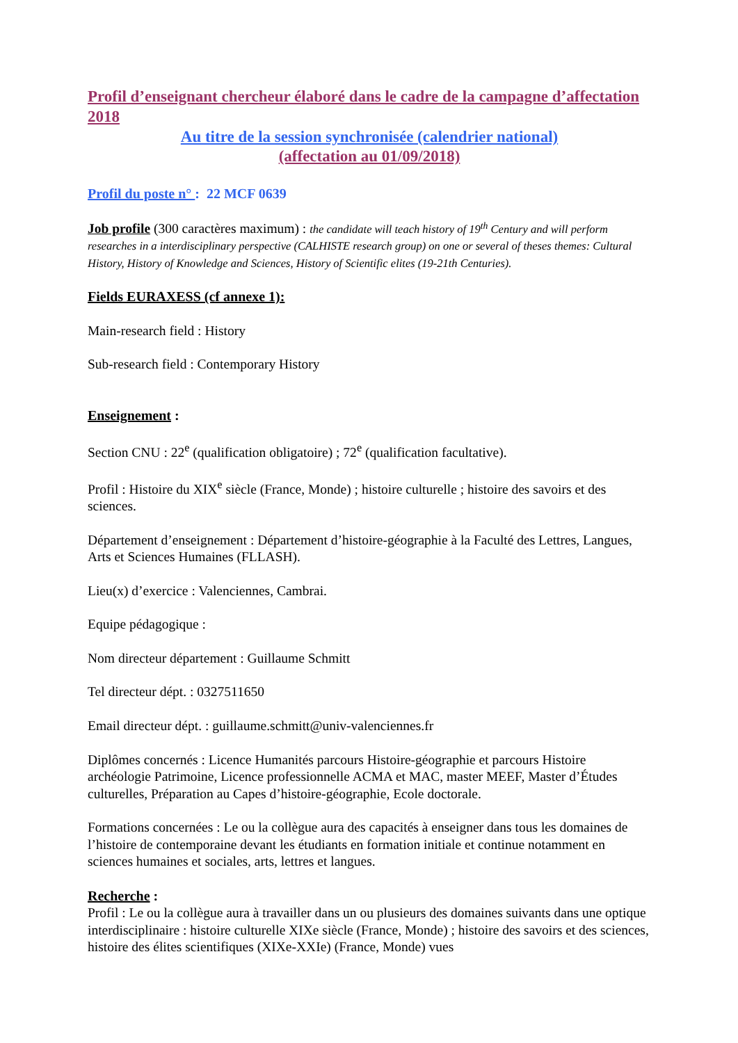Profil d’enseignant chercheur élaboré dans le cadre de la campagne d’affectation 2018
Au titre de la session synchronisée (calendrier national)
(affectation au 01/09/2018)
Profil du poste n° : 22 MCF 0639
Job profile (300 caractères maximum) : the candidate will teach history of 19<sup>th</sup> Century and will perform researches in a interdisciplinary perspective (CALHISTE research group) on one or several of theses themes: Cultural History, History of Knowledge and Sciences, History of Scientific elites (19-21th Centuries).
Fields EURAXESS (cf annexe 1):
Main-research field : History
Sub-research field : Contemporary History
Enseignement :
Section CNU : 22<sup>e</sup> (qualification obligatoire) ; 72<sup>e</sup> (qualification facultative).
Profil : Histoire du XIX<sup>e</sup> siècle (France, Monde) ; histoire culturelle ; histoire des savoirs et des sciences.
Département d’enseignement : Département d’histoire-géographie à la Faculté des Lettres, Langues, Arts et Sciences Humaines (FLLASH).
Lieu(x) d’exercice : Valenciennes, Cambrai.
Equipe pédagogique :
Nom directeur département : Guillaume Schmitt
Tel directeur dépt. : 0327511650
Email directeur dépt. : guillaume.schmitt@univ-valenciennes.fr
Diplômes concernés : Licence Humanités parcours Histoire-géographie et parcours Histoire archéologie Patrimoine, Licence professionnelle ACMA et MAC, master MEEF, Master d’Études culturelles, Préparation au Capes d’histoire-géographie, Ecole doctorale.
Formations concernées : Le ou la collègue aura des capacités à enseigner dans tous les domaines de l’histoire de contemporaine devant les étudiants en formation initiale et continue notamment en sciences humaines et sociales, arts, lettres et langues.
Recherche :
Profil : Le ou la collègue aura à travailler dans un ou plusieurs des domaines suivants dans une optique interdisciplinaire : histoire culturelle XIXe siècle (France, Monde) ; histoire des savoirs et des sciences, histoire des élites scientifiques (XIXe-XXIe) (France, Monde) vues